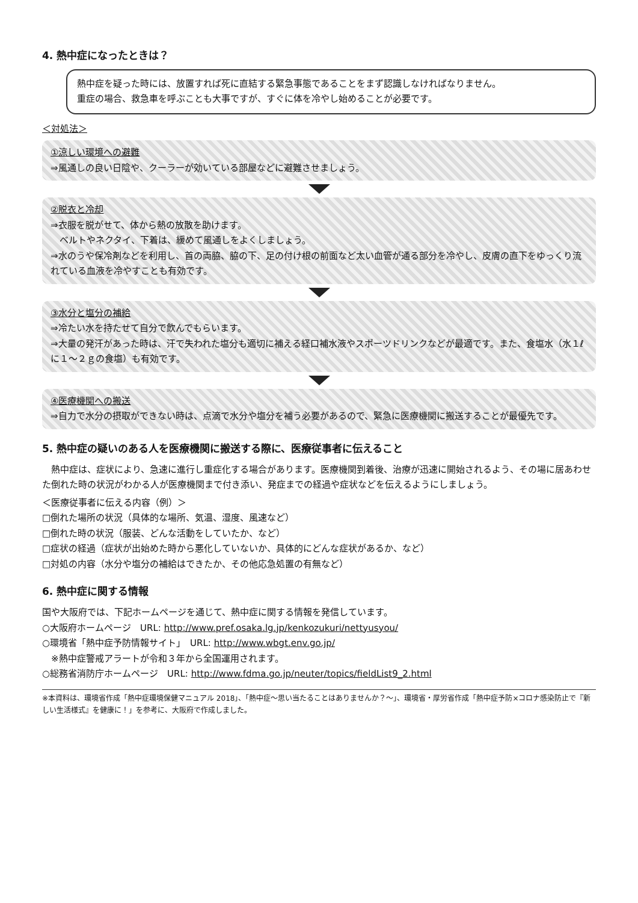4. 熱中症になったときは？
熱中症を疑った時には、放置すれば死に直結する緊急事態であることをまず認識しなければなりません。
重症の場合、救急車を呼ぶことも大事ですが、すぐに体を冷やし始めることが必要です。
＜対処法＞
①涼しい環境への避難
⇒風通しの良い日陰や、クーラーが効いている部屋などに避難させましょう。
②脱衣と冷却
⇒衣服を脱がせて、体から熱の放散を助けます。
　ベルトやネクタイ、下着は、緩めて風通しをよくしましょう。
⇒水のうや保冷剤などを利用し、首の両脇、脇の下、足の付け根の前面など太い血管が通る部分を冷やし、皮膚の直下をゆっくり流れている血液を冷やすことも有効です。
③水分と塩分の補給
⇒冷たい水を持たせて自分で飲んでもらいます。
⇒大量の発汗があった時は、汗で失われた塩分も適切に補える経口補水液やスポーツドリンクなどが最適です。また、食塩水（水１ℓに１～２ｇの食塩）も有効です。
④医療機関への搬送
⇒自力で水分の摂取ができない時は、点滴で水分や塩分を補う必要があるので、緊急に医療機関に搬送することが最優先です。
5. 熱中症の疑いのある人を医療機関に搬送する際に、医療従事者に伝えること
　熱中症は、症状により、急速に進行し重症化する場合があります。医療機関到着後、治療が迅速に開始されるよう、その場に居あわせた倒れた時の状況がわかる人が医療機関まで付き添い、発症までの経過や症状などを伝えるようにしましょう。
＜医療従事者に伝える内容（例）＞
□倒れた場所の状況（具体的な場所、気温、湿度、風速など）
□倒れた時の状況（服装、どんな活動をしていたか、など）
□症状の経過（症状が出始めた時から悪化していないか、具体的にどんな症状があるか、など）
□対処の内容（水分や塩分の補給はできたか、その他応急処置の有無など）
6. 熱中症に関する情報
国や大阪府では、下記ホームページを通じて、熱中症に関する情報を発信しています。
○大阪府ホームページ　URL: http://www.pref.osaka.lg.jp/kenkozukuri/nettyusyou/
○環境省「熱中症予防情報サイト」　URL: http://www.wbgt.env.go.jp/
　※熱中症警戒アラートが令和３年から全国運用されます。
○総務省消防庁ホームページ　URL: http://www.fdma.go.jp/neuter/topics/fieldList9_2.html
※本資料は、環境省作成「熱中症環境保健マニュアル 2018」、「熱中症～思い当たることはありませんか？～」、環境省・厚労省作成「熱中症予防×コロナ感染防止で『新しい生活様式』を健康に！」を参考に、大阪府で作成しました。